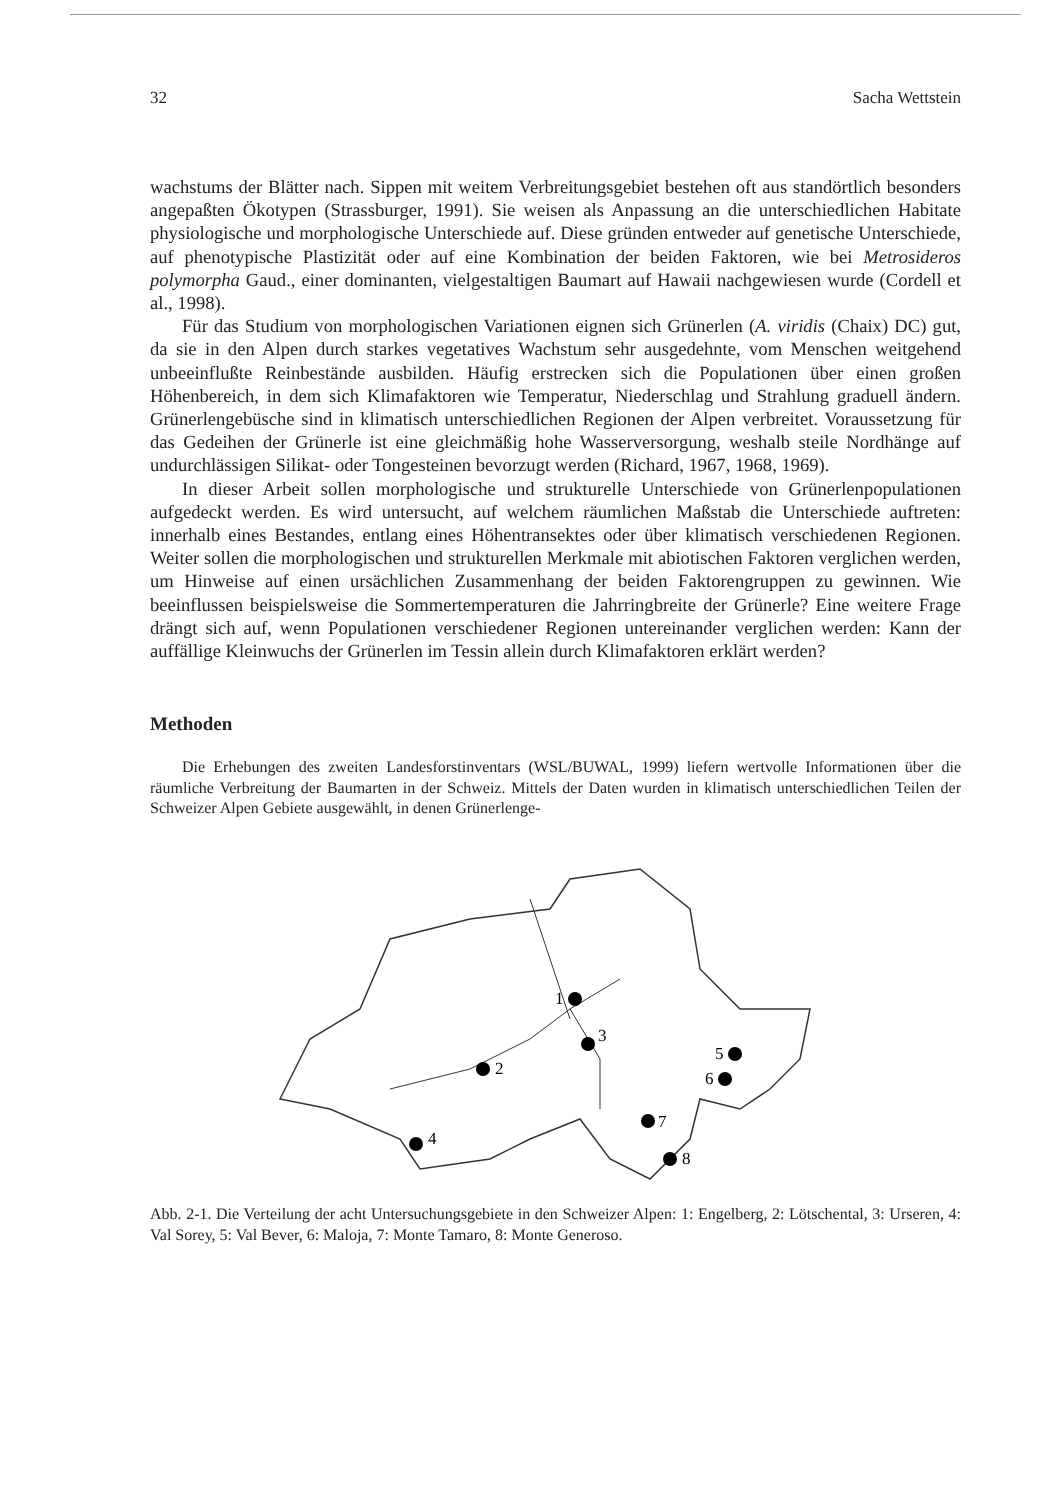32 Sacha Wettstein
wachstums der Blätter nach. Sippen mit weitem Verbreitungsgebiet bestehen oft aus standörtlich besonders angepaßten Ökotypen (Strassburger, 1991). Sie weisen als Anpassung an die unterschiedlichen Habitate physiologische und morphologische Unterschiede auf. Diese gründen entweder auf genetische Unterschiede, auf phenotypische Plastizität oder auf eine Kombination der beiden Faktoren, wie bei Metrosideros polymorpha Gaud., einer dominanten, vielgestaltigen Baumart auf Hawaii nachgewiesen wurde (Cordell et al., 1998).
Für das Studium von morphologischen Variationen eignen sich Grünerlen (A. viridis (Chaix) DC) gut, da sie in den Alpen durch starkes vegetatives Wachstum sehr ausgedehnte, vom Menschen weitgehend unbeeinflußte Reinbestände ausbilden. Häufig erstrecken sich die Populationen über einen großen Höhenbereich, in dem sich Klimafaktoren wie Temperatur, Niederschlag und Strahlung graduell ändern. Grünerlengebüsche sind in klimatisch unterschiedlichen Regionen der Alpen verbreitet. Voraussetzung für das Gedeihen der Grünerle ist eine gleichmäßig hohe Wasserversorgung, weshalb steile Nordhänge auf undurchlässigen Silikat- oder Tongesteinen bevorzugt werden (Richard, 1967, 1968, 1969).
In dieser Arbeit sollen morphologische und strukturelle Unterschiede von Grünerlenpopulationen aufgedeckt werden. Es wird untersucht, auf welchem räumlichen Maßstab die Unterschiede auftreten: innerhalb eines Bestandes, entlang eines Höhentransektes oder über klimatisch verschiedenen Regionen. Weiter sollen die morphologischen und strukturellen Merkmale mit abiotischen Faktoren verglichen werden, um Hinweise auf einen ursächlichen Zusammenhang der beiden Faktorengruppen zu gewinnen. Wie beeinflussen beispielsweise die Sommertemperaturen die Jahrringbreite der Grünerle? Eine weitere Frage drängt sich auf, wenn Populationen verschiedener Regionen untereinander verglichen werden: Kann der auffällige Kleinwuchs der Grünerlen im Tessin allein durch Klimafaktoren erklärt werden?
Methoden
Die Erhebungen des zweiten Landesforstinventars (WSL/BUWAL, 1999) liefern wertvolle Informationen über die räumliche Verbreitung der Baumarten in der Schweiz. Mittels der Daten wurden in klimatisch unterschiedlichen Teilen der Schweizer Alpen Gebiete ausgewählt, in denen Grünerlenge-
1
2
3
4
5
6
7
8
Abb. 2-1. Die Verteilung der acht Untersuchungsgebiete in den Schweizer Alpen: 1: Engelberg, 2: Lötschental, 3: Urseren, 4: Val Sorey, 5: Val Bever, 6: Maloja, 7: Monte Tamaro, 8: Monte Generoso.